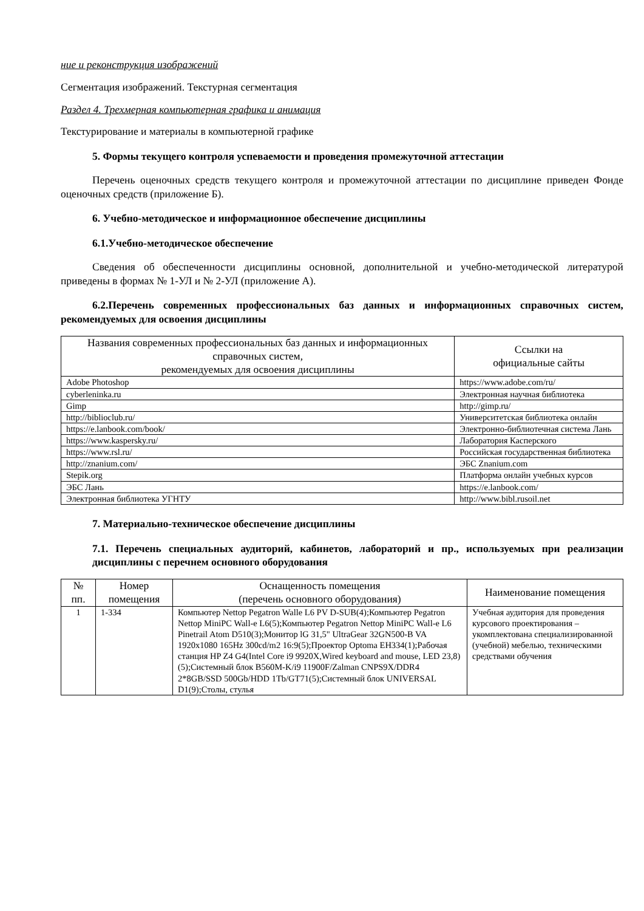ние и реконструкция изображений
Сегментация изображений. Текстурная сегментация
Раздел 4. Трехмерная компьютерная графика и анимация
Текстурирование и материалы в компьютерной графике
5. Формы текущего контроля успеваемости и проведения промежуточной аттестации
Перечень оценочных средств текущего контроля и промежуточной аттестации по дисциплине приведен Фонде оценочных средств (приложение Б).
6. Учебно-методическое и информационное обеспечение дисциплины
6.1.Учебно-методическое обеспечение
Сведения об обеспеченности дисциплины основной, дополнительной и учебно-методической литературой приведены в формах № 1-УЛ и № 2-УЛ (приложение А).
6.2.Перечень современных профессиональных баз данных и информационных справочных систем, рекомендуемых для освоения дисциплины
| Названия современных профессиональных баз данных и информационных справочных систем, рекомендуемых для освоения дисциплины | Ссылки на официальные сайты |
| --- | --- |
| Adobe Photoshop | https://www.adobe.com/ru/ |
| cyberleninka.ru | Электронная научная библиотека |
| Gimp | http://gimp.ru/ |
| http://biblioclub.ru/ | Университетская библиотека онлайн |
| https://e.lanbook.com/book/ | Электронно-библиотечная система Лань |
| https://www.kaspersky.ru/ | Лаборатория Касперского |
| https://www.rsl.ru/ | Российская государственная библиотека |
| http://znanium.com/ | ЭБС Znanium.com |
| Stepik.org | Платформа онлайн учебных курсов |
| ЭБС Лань | https://e.lanbook.com/ |
| Электронная библиотека УГНТУ | http://www.bibl.rusoil.net |
7. Материально-техническое обеспечение дисциплины
7.1. Перечень специальных аудиторий, кабинетов, лабораторий и пр., используемых при реализации дисциплины с перечнем основного оборудования
| № пп. | Номер помещения | Оснащенность помещения (перечень основного оборудования) | Наименование помещения |
| --- | --- | --- | --- |
| 1 | 1-334 | Компьютер Nettop Pegatron Walle L6 PV D-SUB(4);Компьютер Pegatron Nettop MiniPC Wall-e L6(5);Компьютер Pegatron Nettop MiniPC Wall-e L6 Pinetrail Atom D510(3);Монитор lG 31,5" UltraGear 32GN500-B VA 1920x1080 165Hz 300cd/m2 16:9(5);Проектор Optoma EH334(1);Рабочая станция HP Z4 G4(Intel Core i9 9920X,Wired keyboard and mouse, LED 23,8)(5);Системный блок B560M-K/i9 11900F/Zalman CNPS9X/DDR4 2*8GB/SSD 500Gb/HDD 1Tb/GT71(5);Системный блок UNIVERSAL D1(9);Столы, стулья | Учебная аудитория для проведения курсового проектирования – укомплектована специализированной (учебной) мебелью, техническими средствами обучения |